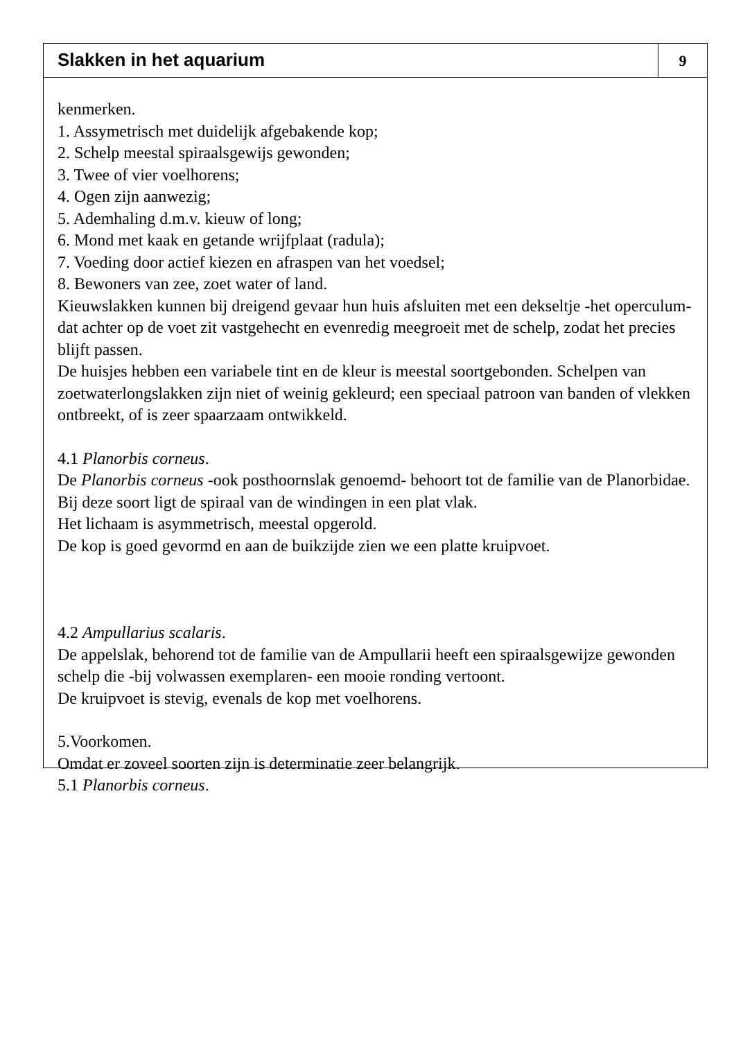Slakken in het aquarium
9
kenmerken.
1. Assymetrisch met duidelijk afgebakende kop;
2. Schelp meestal spiraalsgewijs gewonden;
3. Twee of vier voelhorens;
4. Ogen zijn aanwezig;
5. Ademhaling d.m.v. kieuw of long;
6. Mond met kaak en getande wrijfplaat (radula);
7. Voeding door actief kiezen en afraspen van het voedsel;
8. Bewoners van zee, zoet water of land.
Kieuwslakken kunnen bij dreigend gevaar hun huis afsluiten met een dekseltje -het operculum- dat achter op de voet zit vastgehecht en evenredig meegroeit met de schelp, zodat het precies blijft passen.
De huisjes hebben een variabele tint en de kleur is meestal soortgebonden. Schelpen van zoetwaterlongslakken zijn niet of weinig gekleurd; een speciaal patroon van banden of vlekken ontbreekt, of is zeer spaarzaam ontwikkeld.
4.1 Planorbis corneus.
De Planorbis corneus -ook posthoornslak genoemd- behoort tot de familie van de Planorbidae. Bij deze soort ligt de spiraal van de windingen in een plat vlak.
Het lichaam is asymmetrisch, meestal opgerold.
De kop is goed gevormd en aan de buikzijde zien we een platte kruipvoet.
4.2 Ampullarius scalaris.
De appelslak, behorend tot de familie van de Ampullarii heeft een spiraalsgewijze gewonden schelp die -bij volwassen exemplaren- een mooie ronding vertoont.
De kruipvoet is stevig, evenals de kop met voelhorens.
5.Voorkomen.
Omdat er zoveel soorten zijn is determinatie zeer belangrijk.
5.1 Planorbis corneus.